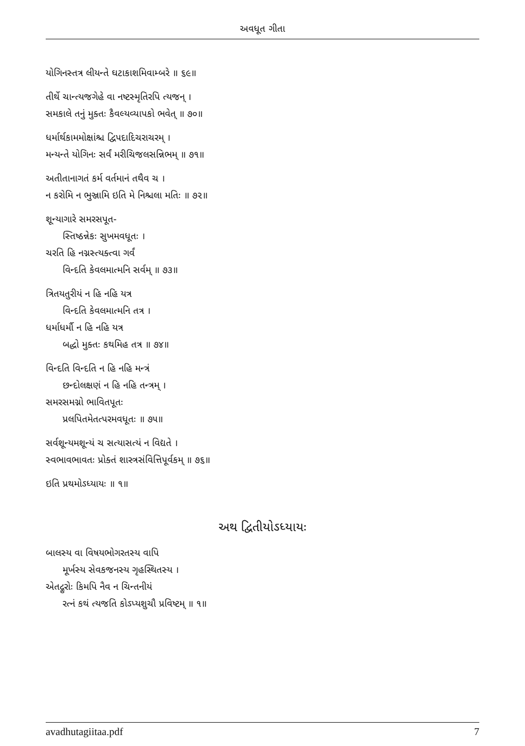અવધૂત ગીતા
યોગિનસ્તત્ર લીયન્તે ઘટાકાશમિવામ્બરે ॥ ૬૯॥
તીર્થે ચાન્ત્યજગેહે વા નષ્ટસ્મૃતિરપિ ત્યજન્ ।
સમકાલે તનું મુક્તઃ કૈવલ્યવ્યાપકો ભવેત્ ॥ ૭૦॥
ધર્માર્થકામમોક્ષાંશ્ચ દ્વિપદાદિચરાચરમ્ ।
મન્યન્તે યોગિનઃ સર્વં મરીચિજલસન્નિભમ્ ॥ ૭૧॥
અતીતાનાગતં કર્મ વર્તમાનં તથૈવ ચ ।
ન કરોમિ ન ભુઞ્જામિ ઇતિ મે નિશ્ચલા મતિઃ ॥ ૭૨॥
શૂન્યાગારે સમરસપૂત-
સ્તિષ્ઠન્નેકઃ સુખમવધૂતઃ ।
ચરતિ હિ નગ્નસ્ત્યક્ત્વા ગર્વં
વિન્દતિ કેવલમાત્મનિ સર્વમ્ ॥ ૭૩॥
ત્રિતયતુરીયં ન હિ નહિ યત્ર
વિન્દતિ કેવલમાત્મનિ તત્ર ।
ધર્માધર્મૌ ન હિ નહિ યત્ર
બદ્ધો મુક્તઃ કથમિહ તત્ર ॥ ૭૪॥
વિન્દતિ વિન્દતિ ન હિ નહિ મન્ત્રં
છન્દોલક્ષણં ન હિ નહિ તન્ત્રમ્ ।
સમરસમગ્નો ભાવિતપૂતઃ
પ્રલપિતમેતત્પરમવધૂતઃ ॥ ૭૫॥
સર્વશૂન્યમશૂન્યં ચ સત્યાસત્યં ન વિદ્યતે ।
સ્વભાવભાવતઃ પ્રોક્તં શાસ્ત્રસંવિત્તિપૂર્વકમ્ ॥ ૭૬॥
ઇતિ પ્રથમોઽધ્યાયઃ ॥ ૧॥
અથ દ્વિતીયોઽધ્યાયઃ
બાલસ્ય વા વિષયભોગરતસ્ય વાપિ
મૂર્ખસ્ય સેવકજનસ્ય ગૃહસ્થિતસ્ય ।
એતદ્ગુરોઃ કિમપિ નૈવ ન ચિન્તનીયં
રત્નં કથં ત્યજતિ કોઽપ્યશુચૌ પ્રવિષ્ટમ્ ॥ ૧॥
avadhutagiitaa.pdf 7